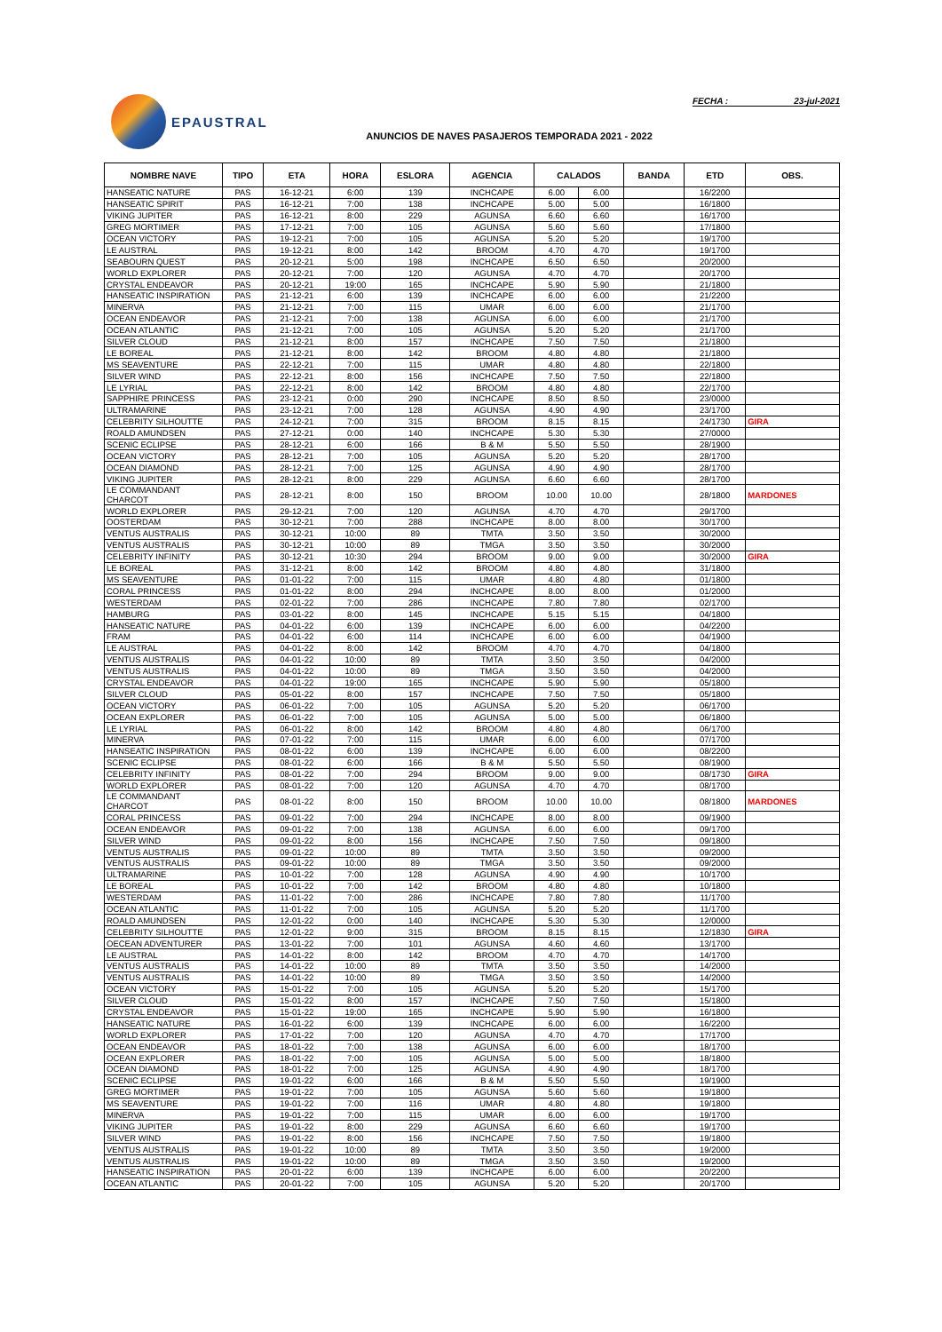EPAUSTRAL FECHA : 23-jul-2021
ANUNCIOS DE NAVES PASAJEROS TEMPORADA 2021 - 2022
| NOMBRE NAVE | TIPO | ETA | HORA | ESLORA | AGENCIA | CALADOS | | BANDA | ETD | OBS. |
| --- | --- | --- | --- | --- | --- | --- | --- | --- | --- | --- |
| HANSEATIC NATURE | PAS | 16-12-21 | 6:00 | 139 | INCHCAPE | 6.00 | 6.00 | | 16/2200 | |
| HANSEATIC SPIRIT | PAS | 16-12-21 | 7:00 | 138 | INCHCAPE | 5.00 | 5.00 | | 16/1800 | |
| VIKING JUPITER | PAS | 16-12-21 | 8:00 | 229 | AGUNSA | 6.60 | 6.60 | | 16/1700 | |
| GREG MORTIMER | PAS | 17-12-21 | 7:00 | 105 | AGUNSA | 5.60 | 5.60 | | 17/1800 | |
| OCEAN VICTORY | PAS | 19-12-21 | 7:00 | 105 | AGUNSA | 5.20 | 5.20 | | 19/1700 | |
| LE AUSTRAL | PAS | 19-12-21 | 8:00 | 142 | BROOM | 4.70 | 4.70 | | 19/1700 | |
| SEABOURN QUEST | PAS | 20-12-21 | 5:00 | 198 | INCHCAPE | 6.50 | 6.50 | | 20/2000 | |
| WORLD EXPLORER | PAS | 20-12-21 | 7:00 | 120 | AGUNSA | 4.70 | 4.70 | | 20/1700 | |
| CRYSTAL ENDEAVOR | PAS | 20-12-21 | 19:00 | 165 | INCHCAPE | 5.90 | 5.90 | | 21/1800 | |
| HANSEATIC INSPIRATION | PAS | 21-12-21 | 6:00 | 139 | INCHCAPE | 6.00 | 6.00 | | 21/2200 | |
| MINERVA | PAS | 21-12-21 | 7:00 | 115 | UMAR | 6.00 | 6.00 | | 21/1700 | |
| OCEAN ENDEAVOR | PAS | 21-12-21 | 7:00 | 138 | AGUNSA | 6.00 | 6.00 | | 21/1700 | |
| OCEAN ATLANTIC | PAS | 21-12-21 | 7:00 | 105 | AGUNSA | 5.20 | 5.20 | | 21/1700 | |
| SILVER CLOUD | PAS | 21-12-21 | 8:00 | 157 | INCHCAPE | 7.50 | 7.50 | | 21/1800 | |
| LE BOREAL | PAS | 21-12-21 | 8:00 | 142 | BROOM | 4.80 | 4.80 | | 21/1800 | |
| MS SEAVENTURE | PAS | 22-12-21 | 7:00 | 115 | UMAR | 4.80 | 4.80 | | 22/1800 | |
| SILVER WIND | PAS | 22-12-21 | 8:00 | 156 | INCHCAPE | 7.50 | 7.50 | | 22/1800 | |
| LE LYRIAL | PAS | 22-12-21 | 8:00 | 142 | BROOM | 4.80 | 4.80 | | 22/1700 | |
| SAPPHIRE PRINCESS | PAS | 23-12-21 | 0:00 | 290 | INCHCAPE | 8.50 | 8.50 | | 23/0000 | |
| ULTRAMARINE | PAS | 23-12-21 | 7:00 | 128 | AGUNSA | 4.90 | 4.90 | | 23/1700 | |
| CELEBRITY SILHOUTTE | PAS | 24-12-21 | 7:00 | 315 | BROOM | 8.15 | 8.15 | | 24/1730 | GIRA |
| ROALD AMUNDSEN | PAS | 27-12-21 | 0:00 | 140 | INCHCAPE | 5.30 | 5.30 | | 27/0000 | |
| SCENIC ECLIPSE | PAS | 28-12-21 | 6:00 | 166 | B & M | 5.50 | 5.50 | | 28/1900 | |
| OCEAN VICTORY | PAS | 28-12-21 | 7:00 | 105 | AGUNSA | 5.20 | 5.20 | | 28/1700 | |
| OCEAN DIAMOND | PAS | 28-12-21 | 7:00 | 125 | AGUNSA | 4.90 | 4.90 | | 28/1700 | |
| VIKING JUPITER | PAS | 28-12-21 | 8:00 | 229 | AGUNSA | 6.60 | 6.60 | | 28/1700 | |
| LE COMMANDANT CHARCOT | PAS | 28-12-21 | 8:00 | 150 | BROOM | 10.00 | 10.00 | | 28/1800 | MARDONES |
| WORLD EXPLORER | PAS | 29-12-21 | 7:00 | 120 | AGUNSA | 4.70 | 4.70 | | 29/1700 | |
| OOSTERDAM | PAS | 30-12-21 | 7:00 | 288 | INCHCAPE | 8.00 | 8.00 | | 30/1700 | |
| VENTUS AUSTRALIS | PAS | 30-12-21 | 10:00 | 89 | TMTA | 3.50 | 3.50 | | 30/2000 | |
| VENTUS AUSTRALIS | PAS | 30-12-21 | 10:00 | 89 | TMGA | 3.50 | 3.50 | | 30/2000 | |
| CELEBRITY INFINITY | PAS | 30-12-21 | 10:30 | 294 | BROOM | 9.00 | 9.00 | | 30/2000 | GIRA |
| LE BOREAL | PAS | 31-12-21 | 8:00 | 142 | BROOM | 4.80 | 4.80 | | 31/1800 | |
| MS SEAVENTURE | PAS | 01-01-22 | 7:00 | 115 | UMAR | 4.80 | 4.80 | | 01/1800 | |
| CORAL PRINCESS | PAS | 01-01-22 | 8:00 | 294 | INCHCAPE | 8.00 | 8.00 | | 01/2000 | |
| WESTERDAM | PAS | 02-01-22 | 7:00 | 286 | INCHCAPE | 7.80 | 7.80 | | 02/1700 | |
| HAMBURG | PAS | 03-01-22 | 8:00 | 145 | INCHCAPE | 5.15 | 5.15 | | 04/1800 | |
| HANSEATIC NATURE | PAS | 04-01-22 | 6:00 | 139 | INCHCAPE | 6.00 | 6.00 | | 04/2200 | |
| FRAM | PAS | 04-01-22 | 6:00 | 114 | INCHCAPE | 6.00 | 6.00 | | 04/1900 | |
| LE AUSTRAL | PAS | 04-01-22 | 8:00 | 142 | BROOM | 4.70 | 4.70 | | 04/1800 | |
| VENTUS AUSTRALIS | PAS | 04-01-22 | 10:00 | 89 | TMTA | 3.50 | 3.50 | | 04/2000 | |
| VENTUS AUSTRALIS | PAS | 04-01-22 | 10:00 | 89 | TMGA | 3.50 | 3.50 | | 04/2000 | |
| CRYSTAL ENDEAVOR | PAS | 04-01-22 | 19:00 | 165 | INCHCAPE | 5.90 | 5.90 | | 05/1800 | |
| SILVER CLOUD | PAS | 05-01-22 | 8:00 | 157 | INCHCAPE | 7.50 | 7.50 | | 05/1800 | |
| OCEAN VICTORY | PAS | 06-01-22 | 7:00 | 105 | AGUNSA | 5.20 | 5.20 | | 06/1700 | |
| OCEAN EXPLORER | PAS | 06-01-22 | 7:00 | 105 | AGUNSA | 5.00 | 5.00 | | 06/1800 | |
| LE LYRIAL | PAS | 06-01-22 | 8:00 | 142 | BROOM | 4.80 | 4.80 | | 06/1700 | |
| MINERVA | PAS | 07-01-22 | 7:00 | 115 | UMAR | 6.00 | 6.00 | | 07/1700 | |
| HANSEATIC INSPIRATION | PAS | 08-01-22 | 6:00 | 139 | INCHCAPE | 6.00 | 6.00 | | 08/2200 | |
| SCENIC ECLIPSE | PAS | 08-01-22 | 6:00 | 166 | B & M | 5.50 | 5.50 | | 08/1900 | |
| CELEBRITY INFINITY | PAS | 08-01-22 | 7:00 | 294 | BROOM | 9.00 | 9.00 | | 08/1730 | GIRA |
| WORLD EXPLORER | PAS | 08-01-22 | 7:00 | 120 | AGUNSA | 4.70 | 4.70 | | 08/1700 | |
| LE COMMANDANT CHARCOT | PAS | 08-01-22 | 8:00 | 150 | BROOM | 10.00 | 10.00 | | 08/1800 | MARDONES |
| CORAL PRINCESS | PAS | 09-01-22 | 7:00 | 294 | INCHCAPE | 8.00 | 8.00 | | 09/1900 | |
| OCEAN ENDEAVOR | PAS | 09-01-22 | 7:00 | 138 | AGUNSA | 6.00 | 6.00 | | 09/1700 | |
| SILVER WIND | PAS | 09-01-22 | 8:00 | 156 | INCHCAPE | 7.50 | 7.50 | | 09/1800 | |
| VENTUS AUSTRALIS | PAS | 09-01-22 | 10:00 | 89 | TMTA | 3.50 | 3.50 | | 09/2000 | |
| VENTUS AUSTRALIS | PAS | 09-01-22 | 10:00 | 89 | TMGA | 3.50 | 3.50 | | 09/2000 | |
| ULTRAMARINE | PAS | 10-01-22 | 7:00 | 128 | AGUNSA | 4.90 | 4.90 | | 10/1700 | |
| LE BOREAL | PAS | 10-01-22 | 7:00 | 142 | BROOM | 4.80 | 4.80 | | 10/1800 | |
| WESTERDAM | PAS | 11-01-22 | 7:00 | 286 | INCHCAPE | 7.80 | 7.80 | | 11/1700 | |
| OCEAN ATLANTIC | PAS | 11-01-22 | 7:00 | 105 | AGUNSA | 5.20 | 5.20 | | 11/1700 | |
| ROALD AMUNDSEN | PAS | 12-01-22 | 0:00 | 140 | INCHCAPE | 5.30 | 5.30 | | 12/0000 | |
| CELEBRITY SILHOUTTE | PAS | 12-01-22 | 9:00 | 315 | BROOM | 8.15 | 8.15 | | 12/1830 | GIRA |
| OECEAN ADVENTURER | PAS | 13-01-22 | 7:00 | 101 | AGUNSA | 4.60 | 4.60 | | 13/1700 | |
| LE AUSTRAL | PAS | 14-01-22 | 8:00 | 142 | BROOM | 4.70 | 4.70 | | 14/1700 | |
| VENTUS AUSTRALIS | PAS | 14-01-22 | 10:00 | 89 | TMTA | 3.50 | 3.50 | | 14/2000 | |
| VENTUS AUSTRALIS | PAS | 14-01-22 | 10:00 | 89 | TMGA | 3.50 | 3.50 | | 14/2000 | |
| OCEAN VICTORY | PAS | 15-01-22 | 7:00 | 105 | AGUNSA | 5.20 | 5.20 | | 15/1700 | |
| SILVER CLOUD | PAS | 15-01-22 | 8:00 | 157 | INCHCAPE | 7.50 | 7.50 | | 15/1800 | |
| CRYSTAL ENDEAVOR | PAS | 15-01-22 | 19:00 | 165 | INCHCAPE | 5.90 | 5.90 | | 16/1800 | |
| HANSEATIC NATURE | PAS | 16-01-22 | 6:00 | 139 | INCHCAPE | 6.00 | 6.00 | | 16/2200 | |
| WORLD EXPLORER | PAS | 17-01-22 | 7:00 | 120 | AGUNSA | 4.70 | 4.70 | | 17/1700 | |
| OCEAN ENDEAVOR | PAS | 18-01-22 | 7:00 | 138 | AGUNSA | 6.00 | 6.00 | | 18/1700 | |
| OCEAN EXPLORER | PAS | 18-01-22 | 7:00 | 105 | AGUNSA | 5.00 | 5.00 | | 18/1800 | |
| OCEAN DIAMOND | PAS | 18-01-22 | 7:00 | 125 | AGUNSA | 4.90 | 4.90 | | 18/1700 | |
| SCENIC ECLIPSE | PAS | 19-01-22 | 6:00 | 166 | B & M | 5.50 | 5.50 | | 19/1900 | |
| GREG MORTIMER | PAS | 19-01-22 | 7:00 | 105 | AGUNSA | 5.60 | 5.60 | | 19/1800 | |
| MS SEAVENTURE | PAS | 19-01-22 | 7:00 | 116 | UMAR | 4.80 | 4.80 | | 19/1800 | |
| MINERVA | PAS | 19-01-22 | 7:00 | 115 | UMAR | 6.00 | 6.00 | | 19/1700 | |
| VIKING JUPITER | PAS | 19-01-22 | 8:00 | 229 | AGUNSA | 6.60 | 6.60 | | 19/1700 | |
| SILVER WIND | PAS | 19-01-22 | 8:00 | 156 | INCHCAPE | 7.50 | 7.50 | | 19/1800 | |
| VENTUS AUSTRALIS | PAS | 19-01-22 | 10:00 | 89 | TMTA | 3.50 | 3.50 | | 19/2000 | |
| VENTUS AUSTRALIS | PAS | 19-01-22 | 10:00 | 89 | TMGA | 3.50 | 3.50 | | 19/2000 | |
| HANSEATIC INSPIRATION | PAS | 20-01-22 | 6:00 | 139 | INCHCAPE | 6.00 | 6.00 | | 20/2200 | |
| OCEAN ATLANTIC | PAS | 20-01-22 | 7:00 | 105 | AGUNSA | 5.20 | 5.20 | | 20/1700 | |